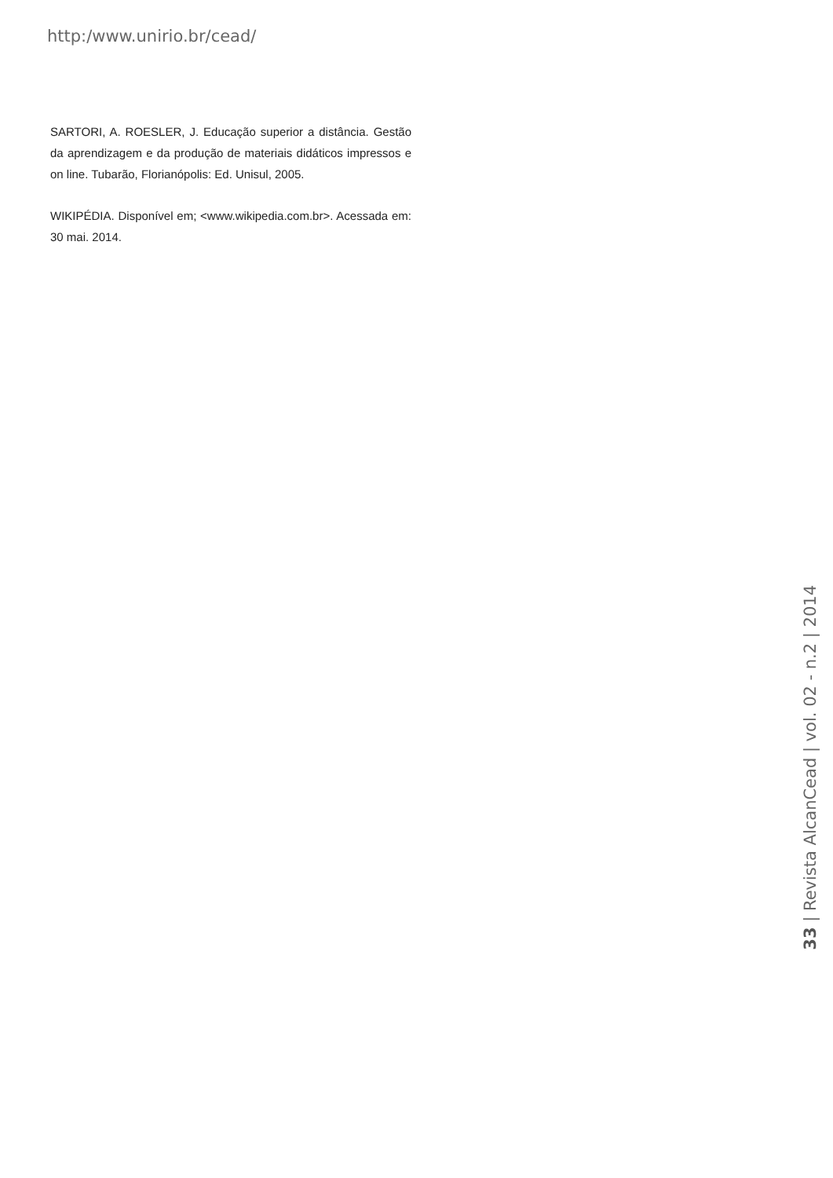http:/www.unirio.br/cead/
SARTORI, A. ROESLER, J. Educação superior a distância. Gestão da aprendizagem e da produção de materiais didáticos impressos e on line. Tubarão, Florianópolis: Ed. Unisul, 2005.
WIKIPÉDIA. Disponível em; <www.wikipedia.com.br>. Acessada em: 30 mai. 2014.
33 | Revista AlcanCead | vol. 02 - n.2 | 2014